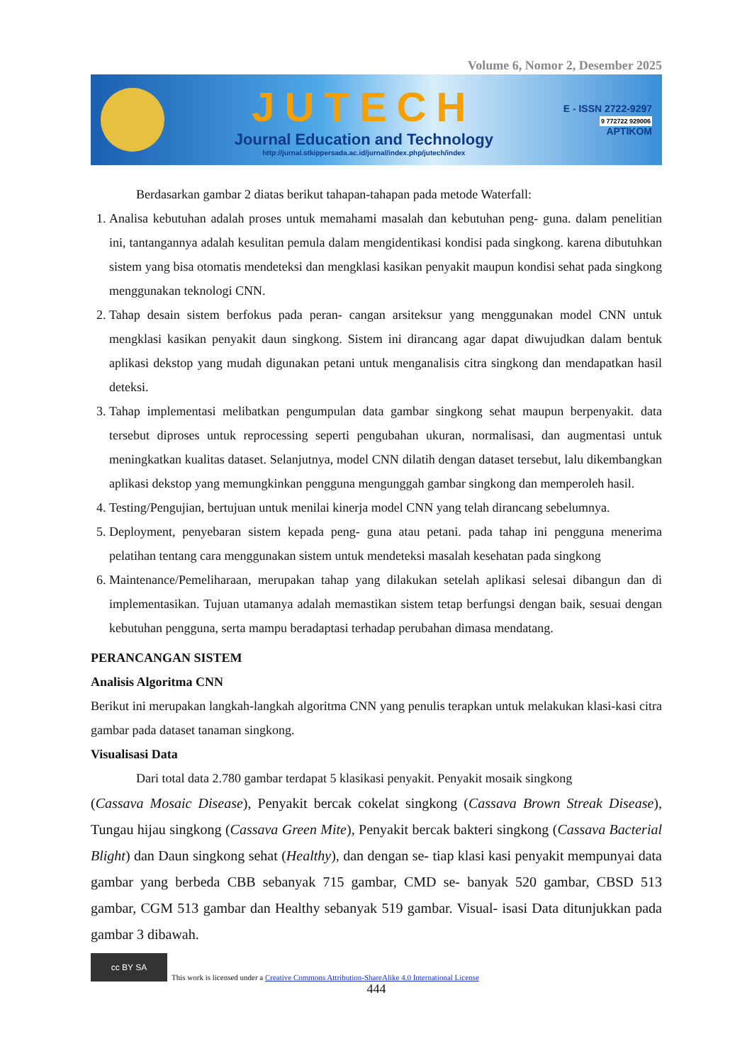Volume 6, Nomor 2, Desember 2025
JUTECH
Journal Education and Technology
http://jurnal.stkippersada.ac.id/jurnal/index.php/jutech/index
E - ISSN 2722-9297
9 772722 929006
APTIKOM
Berdasarkan gambar 2 diatas berikut tahapan-tahapan pada metode Waterfall:
1. Analisa kebutuhan adalah proses untuk memahami masalah dan kebutuhan peng- guna. dalam penelitian ini, tantangannya adalah kesulitan pemula dalam mengidentikasi kondisi pada singkong. karena dibutuhkan sistem yang bisa otomatis mendeteksi dan mengklasi kasikan penyakit maupun kondisi sehat pada singkong menggunakan teknologi CNN.
2. Tahap desain sistem berfokus pada peran- cangan arsiteksur yang menggunakan model CNN untuk mengklasi kasikan penyakit daun singkong. Sistem ini dirancang agar dapat diwujudkan dalam bentuk aplikasi dekstop yang mudah digunakan petani untuk menganalisis citra singkong dan mendapatkan hasil deteksi.
3. Tahap implementasi melibatkan pengumpulan data gambar singkong sehat maupun berpenyakit. data tersebut diproses untuk reprocessing seperti pengubahan ukuran, normalisasi, dan augmentasi untuk meningkatkan kualitas dataset. Selanjutnya, model CNN dilatih dengan dataset tersebut, lalu dikembangkan aplikasi dekstop yang memungkinkan pengguna mengunggah gambar singkong dan memperoleh hasil.
4. Testing/Pengujian, bertujuan untuk menilai kinerja model CNN yang telah dirancang sebelumnya.
5. Deployment, penyebaran sistem kepada peng- guna atau petani. pada tahap ini pengguna menerima pelatihan tentang cara menggunakan sistem untuk mendeteksi masalah kesehatan pada singkong
6. Maintenance/Pemeliharaan, merupakan tahap yang dilakukan setelah aplikasi selesai dibangun dan di implementasikan. Tujuan utamanya adalah memastikan sistem tetap berfungsi dengan baik, sesuai dengan kebutuhan pengguna, serta mampu beradaptasi terhadap perubahan dimasa mendatang.
PERANCANGAN SISTEM
Analisis Algoritma CNN
Berikut ini merupakan langkah-langkah algoritma CNN yang penulis terapkan untuk melakukan klasi-kasi citra gambar pada dataset tanaman singkong.
Visualisasi Data
Dari total data 2.780 gambar terdapat 5 klasikasi penyakit. Penyakit mosaik singkong
(Cassava Mosaic Disease), Penyakit bercak cokelat singkong (Cassava Brown Streak Disease), Tungau hijau singkong (Cassava Green Mite), Penyakit bercak bakteri singkong (Cassava Bacterial Blight) dan Daun singkong sehat (Healthy), dan dengan se- tiap klasi kasi penyakit mempunyai data gambar yang berbeda CBB sebanyak 715 gambar, CMD se- banyak 520 gambar, CBSD 513 gambar, CGM 513 gambar dan Healthy sebanyak 519 gambar. Visual- isasi Data ditunjukkan pada gambar 3 dibawah.
cc BY SA
This work is licensed under a Creative Commons Attribution-ShareAlike 4.0 International License
444